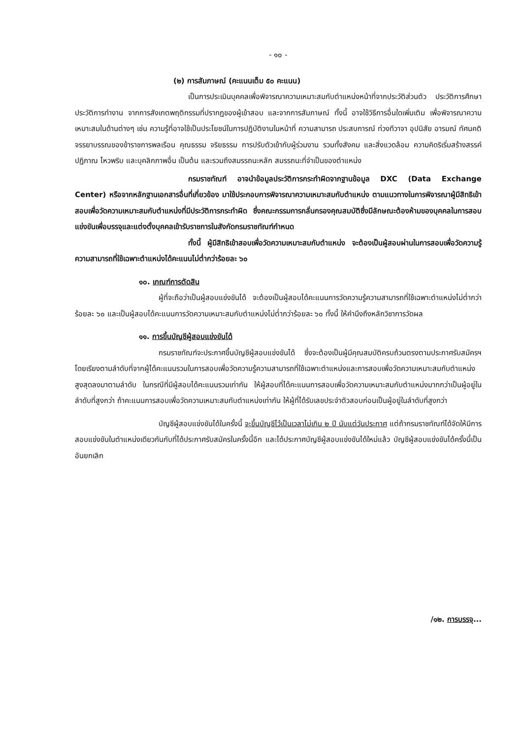- ๑๐ -
(๒) การสัมภาษณ์ (คะแนนเต็ม ๕๐ คะแนน)
เป็นการประเมินบุคคลเพื่อพิจารณาความเหมาะสมกับตำแหน่งหน้าที่จากประวัติส่วนตัว ประวัติการศึกษา ประวัติการทำงาน จากการสังเกตพฤติกรรมที่ปรากฏของผู้เข้าสอบ และจากการสัมภาษณ์ ทั้งนี้ อาจใช้วิธีการอื่นใดเพิ่มเติม เพื่อพิจารณาความเหมาะสมในด้านต่างๆ เช่น ความรู้ที่อาจใช้เป็นประโยชน์ในการปฏิบัติงานในหน้าที่ ความสามารถ ประสบการณ์ ท่วงทีวาจา อุปนิสัย อารมณ์ ทัศนคติ จรรยาบรรณของข้าราชการพลเรือน คุณธรรม จริยธรรม การปรับตัวเข้ากับผู้ร่วมงาน รวมทั้งสังคม และสิ่งแวดล้อม ความคิดริเริ่มสร้างสรรค์ ปฏิภาณ ไหวพริบ และบุคลิกภาพอื่น เป็นต้น และรวมถึงสมรรถนะหลัก สมรรถนะที่จำเป็นของตำแหน่ง
กรมราชทัณฑ์ อาจนำข้อมูลประวัติการกระทำผิดจากฐานข้อมูล DXC (Data Exchange Center) หรือจากหลักฐานเอกสารอื่นที่เกี่ยวข้อง มาใช้ประกอบการพิจารณาความเหมาะสมกับตำแหน่ง ตามแนวทางในการพิจารณาผู้มีสิทธิเข้าสอบเพื่อวัดความเหมาะสมกับตำแหน่งที่มีประวัติการกระทำผิด ซึ่งคณะกรรมการกลั่นกรองคุณสมบัติซึ่งมีลักษณะต้องห้ามของบุคคลในการสอบแข่งขันเพื่อบรรจุและแต่งตั้งบุคคลเข้ารับราชการในสังกัดกรมราชทัณฑ์กำหนด
ทั้งนี้ ผู้มีสิทธิเข้าสอบเพื่อวัดความเหมาะสมกับตำแหน่ง จะต้องเป็นผู้สอบผ่านในการสอบเพื่อวัดความรู้ความสามารถที่ใช้เฉพาะตำแหน่งได้คะแนนไม่ต่ำกว่าร้อยละ ๖๐
๑๐. เกณฑ์การตัดสิน
ผู้ที่จะถือว่าเป็นผู้สอบแข่งขันได้ จะต้องเป็นผู้สอบได้คะแนนการวัดความรู้ความสามารถที่ใช้เฉพาะตำแหน่งไม่ต่ำกว่าร้อยละ ๖๐ และเป็นผู้สอบได้คะแนนการวัดความเหมาะสมกับตำแหน่งไม่ต่ำกว่าร้อยละ ๖๐ ทั้งนี้ ให้คำนึงถึงหลักวิชาการวัดผล
๑๑. การขึ้นบัญชีผู้สอบแข่งขันได้
กรมราชทัณฑ์จะประกาศขึ้นบัญชีผู้สอบแข่งขันได้ ซึ่งจะต้องเป็นผู้มีคุณสมบัติครบถ้วนตรงตามประกาศรับสมัครฯ โดยเรียงตามลำดับที่จากผู้ได้คะแนนรวมในการสอบเพื่อวัดความรู้ความสามารถที่ใช้เฉพาะตำแหน่งและการสอบเพื่อวัดความเหมาะสมกับตำแหน่งสูงสุดลงมาตามลำดับ ในกรณีที่มีผู้สอบได้คะแนนรวมเท่ากัน ให้ผู้สอบที่ได้คะแนนการสอบเพื่อวัดความเหมาะสมกับตำแหน่งมากกว่าเป็นผู้อยู่ในลำดับที่สูงกว่า ถ้าคะแนนการสอบเพื่อวัดความเหมาะสมกับตำแหน่งเท่ากัน ให้ผู้ที่ได้รับเลขประจำตัวสอบก่อนเป็นผู้อยู่ในลำดับที่สูงกว่า
บัญชีผู้สอบแข่งขันได้ในครั้งนี้ จะขึ้นบัญชีไว้เป็นเวลาไม่เกิน ๒ ปี นับแต่วันประกาศ แต่ถ้ากรมราชทัณฑ์ได้จัดให้มีการสอบแข่งขันในตำแหน่งเดียวกันกับที่ได้ประกาศรับสมัครในครั้งนี้อีก และได้ประกาศบัญชีผู้สอบแข่งขันได้ใหม่แล้ว บัญชีผู้สอบแข่งขันได้ครั้งนี้เป็นอันยกเลิก
/๑๒. การบรรจุ...